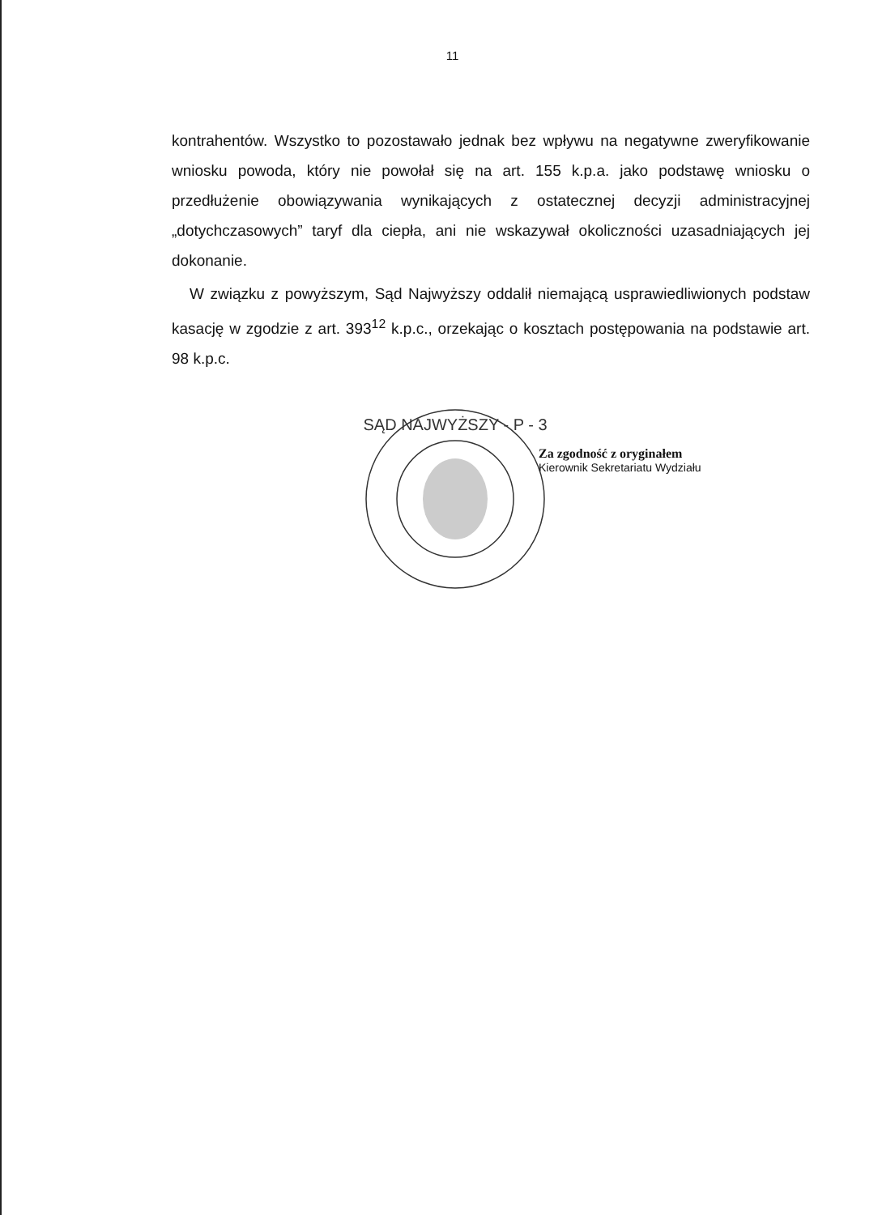11
kontrahentów. Wszystko to pozostawało jednak bez wpływu na negatywne zweryfikowanie wniosku powoda, który nie powołał się na art. 155 k.p.a. jako podstawę wniosku o przedłużenie obowiązywania wynikających z ostatecznej decyzji administracyjnej „dotychczasowych” taryf dla ciepła, ani nie wskazywał okoliczności uzasadniających jej dokonanie.
W związku z powyższym, Sąd Najwyższy oddalił niemającą usprawiedliwionych podstaw kasację w zgodzie z art. 393<sup>12</sup> k.p.c., orzekając o kosztach postępowania na podstawie art. 98 k.p.c.
SĄD NAJWYŻSZY - P - 3
Za zgodność z oryginałem
Kierownik Sekretariatu Wydziału